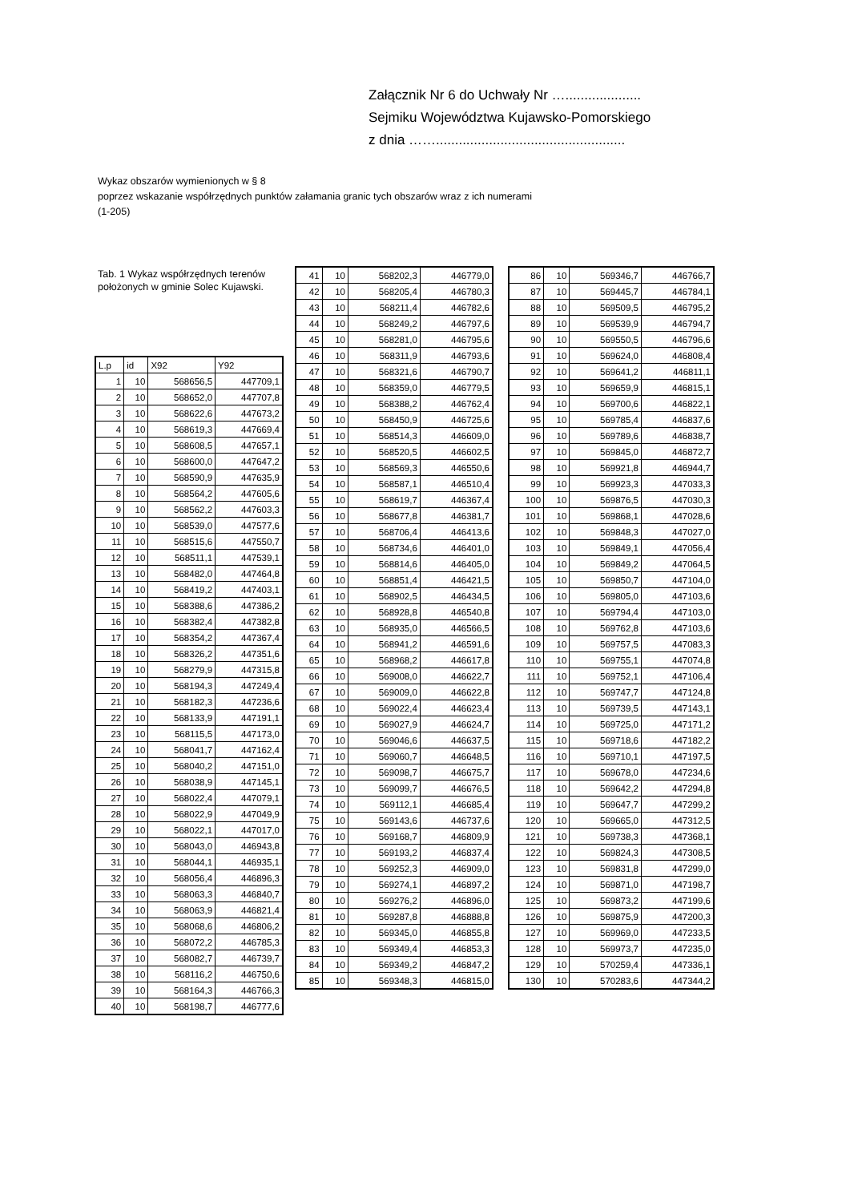Załącznik Nr 6 do Uchwały Nr …....................
Sejmiku Województwa Kujawsko-Pomorskiego
z dnia ……..................................................
Wykaz obszarów wymienionych w § 8
poprzez wskazanie współrzędnych punktów załamania granic tych obszarów wraz z ich numerami
(1-205)
Tab. 1 Wykaz współrzędnych terenów położonych w gminie Solec Kujawski.
| L.p | id | X92 | Y92 |
| --- | --- | --- | --- |
| 1 | 10 | 568656,5 | 447709,1 |
| 2 | 10 | 568652,0 | 447707,8 |
| 3 | 10 | 568622,6 | 447673,2 |
| 4 | 10 | 568619,3 | 447669,4 |
| 5 | 10 | 568608,5 | 447657,1 |
| 6 | 10 | 568600,0 | 447647,2 |
| 7 | 10 | 568590,9 | 447635,9 |
| 8 | 10 | 568564,2 | 447605,6 |
| 9 | 10 | 568562,2 | 447603,3 |
| 10 | 10 | 568539,0 | 447577,6 |
| 11 | 10 | 568515,6 | 447550,7 |
| 12 | 10 | 568511,1 | 447539,1 |
| 13 | 10 | 568482,0 | 447464,8 |
| 14 | 10 | 568419,2 | 447403,1 |
| 15 | 10 | 568388,6 | 447386,2 |
| 16 | 10 | 568382,4 | 447382,8 |
| 17 | 10 | 568354,2 | 447367,4 |
| 18 | 10 | 568326,2 | 447351,6 |
| 19 | 10 | 568279,9 | 447315,8 |
| 20 | 10 | 568194,3 | 447249,4 |
| 21 | 10 | 568182,3 | 447236,6 |
| 22 | 10 | 568133,9 | 447191,1 |
| 23 | 10 | 568115,5 | 447173,0 |
| 24 | 10 | 568041,7 | 447162,4 |
| 25 | 10 | 568040,2 | 447151,0 |
| 26 | 10 | 568038,9 | 447145,1 |
| 27 | 10 | 568022,4 | 447079,1 |
| 28 | 10 | 568022,9 | 447049,9 |
| 29 | 10 | 568022,1 | 447017,0 |
| 30 | 10 | 568043,0 | 446943,8 |
| 31 | 10 | 568044,1 | 446935,1 |
| 32 | 10 | 568056,4 | 446896,3 |
| 33 | 10 | 568063,3 | 446840,7 |
| 34 | 10 | 568063,9 | 446821,4 |
| 35 | 10 | 568068,6 | 446806,2 |
| 36 | 10 | 568072,2 | 446785,3 |
| 37 | 10 | 568082,7 | 446739,7 |
| 38 | 10 | 568116,2 | 446750,6 |
| 39 | 10 | 568164,3 | 446766,3 |
| 40 | 10 | 568198,7 | 446777,6 |
| 41 | 10 | 568202,3 | 446779,0 |
| 42 | 10 | 568205,4 | 446780,3 |
| 43 | 10 | 568211,4 | 446782,6 |
| 44 | 10 | 568249,2 | 446797,6 |
| 45 | 10 | 568281,0 | 446795,6 |
| 46 | 10 | 568311,9 | 446793,6 |
| 47 | 10 | 568321,6 | 446790,7 |
| 48 | 10 | 568359,0 | 446779,5 |
| 49 | 10 | 568388,2 | 446762,4 |
| 50 | 10 | 568450,9 | 446725,6 |
| 51 | 10 | 568514,3 | 446609,0 |
| 52 | 10 | 568520,5 | 446602,5 |
| 53 | 10 | 568569,3 | 446550,6 |
| 54 | 10 | 568587,1 | 446510,4 |
| 55 | 10 | 568619,7 | 446367,4 |
| 56 | 10 | 568677,8 | 446381,7 |
| 57 | 10 | 568706,4 | 446413,6 |
| 58 | 10 | 568734,6 | 446401,0 |
| 59 | 10 | 568814,6 | 446405,0 |
| 60 | 10 | 568851,4 | 446421,5 |
| 61 | 10 | 568902,5 | 446434,5 |
| 62 | 10 | 568928,8 | 446540,8 |
| 63 | 10 | 568935,0 | 446566,5 |
| 64 | 10 | 568941,2 | 446591,6 |
| 65 | 10 | 568968,2 | 446617,8 |
| 66 | 10 | 569008,0 | 446622,7 |
| 67 | 10 | 569009,0 | 446622,8 |
| 68 | 10 | 569022,4 | 446623,4 |
| 69 | 10 | 569027,9 | 446624,7 |
| 70 | 10 | 569046,6 | 446637,5 |
| 71 | 10 | 569060,7 | 446648,5 |
| 72 | 10 | 569098,7 | 446675,7 |
| 73 | 10 | 569099,7 | 446676,5 |
| 74 | 10 | 569112,1 | 446685,4 |
| 75 | 10 | 569143,6 | 446737,6 |
| 76 | 10 | 569168,7 | 446809,9 |
| 77 | 10 | 569193,2 | 446837,4 |
| 78 | 10 | 569252,3 | 446909,0 |
| 79 | 10 | 569274,1 | 446897,2 |
| 80 | 10 | 569276,2 | 446896,0 |
| 81 | 10 | 569287,8 | 446888,8 |
| 82 | 10 | 569345,0 | 446855,8 |
| 83 | 10 | 569349,4 | 446853,3 |
| 84 | 10 | 569349,2 | 446847,2 |
| 85 | 10 | 569348,3 | 446815,0 |
| 86 | 10 | 569346,7 | 446766,7 |
| 87 | 10 | 569445,7 | 446784,1 |
| 88 | 10 | 569509,5 | 446795,2 |
| 89 | 10 | 569539,9 | 446794,7 |
| 90 | 10 | 569550,5 | 446796,6 |
| 91 | 10 | 569624,0 | 446808,4 |
| 92 | 10 | 569641,2 | 446811,1 |
| 93 | 10 | 569659,9 | 446815,1 |
| 94 | 10 | 569700,6 | 446822,1 |
| 95 | 10 | 569785,4 | 446837,6 |
| 96 | 10 | 569789,6 | 446838,7 |
| 97 | 10 | 569845,0 | 446872,7 |
| 98 | 10 | 569921,8 | 446944,7 |
| 99 | 10 | 569923,3 | 447033,3 |
| 100 | 10 | 569876,5 | 447030,3 |
| 101 | 10 | 569868,1 | 447028,6 |
| 102 | 10 | 569848,3 | 447027,0 |
| 103 | 10 | 569849,1 | 447056,4 |
| 104 | 10 | 569849,2 | 447064,5 |
| 105 | 10 | 569850,7 | 447104,0 |
| 106 | 10 | 569805,0 | 447103,6 |
| 107 | 10 | 569794,4 | 447103,0 |
| 108 | 10 | 569762,8 | 447103,6 |
| 109 | 10 | 569757,5 | 447083,3 |
| 110 | 10 | 569755,1 | 447074,8 |
| 111 | 10 | 569752,1 | 447106,4 |
| 112 | 10 | 569747,7 | 447124,8 |
| 113 | 10 | 569739,5 | 447143,1 |
| 114 | 10 | 569725,0 | 447171,2 |
| 115 | 10 | 569718,6 | 447182,2 |
| 116 | 10 | 569710,1 | 447197,5 |
| 117 | 10 | 569678,0 | 447234,6 |
| 118 | 10 | 569642,2 | 447294,8 |
| 119 | 10 | 569647,7 | 447299,2 |
| 120 | 10 | 569665,0 | 447312,5 |
| 121 | 10 | 569738,3 | 447368,1 |
| 122 | 10 | 569824,3 | 447308,5 |
| 123 | 10 | 569831,8 | 447299,0 |
| 124 | 10 | 569871,0 | 447198,7 |
| 125 | 10 | 569873,2 | 447199,6 |
| 126 | 10 | 569875,9 | 447200,3 |
| 127 | 10 | 569969,0 | 447233,5 |
| 128 | 10 | 569973,7 | 447235,0 |
| 129 | 10 | 570259,4 | 447336,1 |
| 130 | 10 | 570283,6 | 447344,2 |